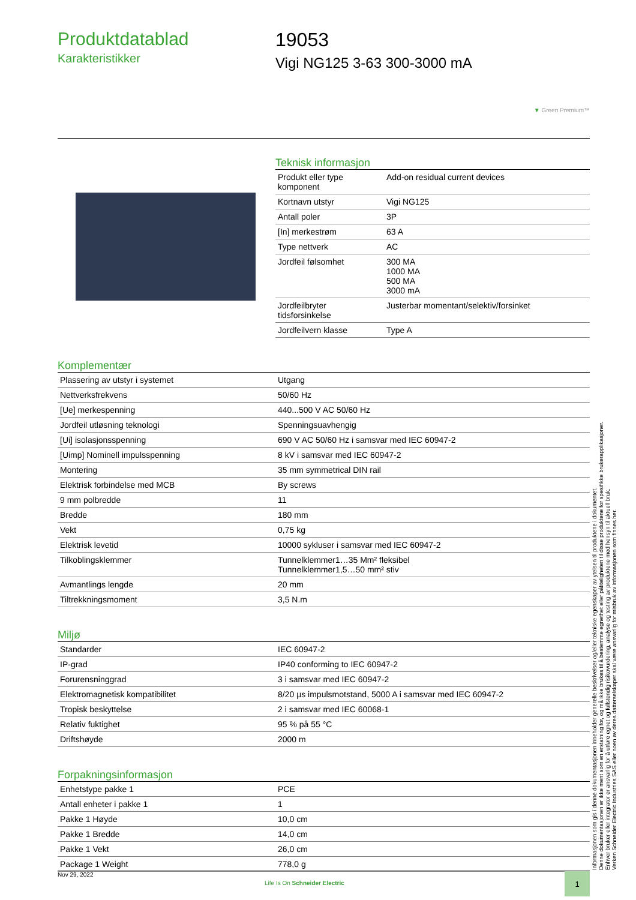Produktdatablad
Karakteristikker
19053
Vigi NG125 3-63 300-3000 mA
▼ Green Premium™
Teknisk informasjon
| Produkt eller type komponent | Add-on residual current devices |
| Kortnavn utstyr | Vigi NG125 |
| Antall poler | 3P |
| [In] merkestrøm | 63 A |
| Type nettverk | AC |
| Jordfeil følsomhet | 300 MA 1000 MA 500 MA 3000 mA |
| Jordfeilbryter tidsforsinkelse | Justerbar momentant/selektiv/forsinket |
| Jordfeilvern klasse | Type A |
Komplementær
| Plassering av utstyr i systemet | Utgang |
| Nettverksfrekvens | 50/60 Hz |
| [Ue] merkespenning | 440...500 V AC 50/60 Hz |
| Jordfeil utløsning teknologi | Spenningsuavhengig |
| [Ui] isolasjonsspenning | 690 V AC 50/60 Hz i samsvar med IEC 60947-2 |
| [Uimp] Nominell impulsspenning | 8 kV i samsvar med IEC 60947-2 |
| Montering | 35 mm symmetrical DIN rail |
| Elektrisk forbindelse med MCB | By screws |
| 9 mm polbredde | 11 |
| Bredde | 180 mm |
| Vekt | 0,75 kg |
| Elektrisk levetid | 10000 sykluser i samsvar med IEC 60947-2 |
| Tilkoblingsklemmer | Tunnelklemmer1…35 Mm² fleksibel Tunnelklemmer1,5…50 mm² stiv |
| Avmantlings lengde | 20 mm |
| Tiltrekkningsmoment | 3,5 N.m |
Miljø
| Standarder | IEC 60947-2 |
| IP-grad | IP40 conforming to IEC 60947-2 |
| Forurensninggrad | 3 i samsvar med IEC 60947-2 |
| Elektromagnetisk kompatibilitet | 8/20 µs impulsmotstand, 5000 A i samsvar med IEC 60947-2 |
| Tropisk beskyttelse | 2 i samsvar med IEC 60068-1 |
| Relativ fuktighet | 95 % på 55 °C |
| Driftshøyde | 2000 m |
Forpakningsinformasjon
| Enhetstype pakke 1 | PCE |
| Antall enheter i pakke 1 | 1 |
| Pakke 1 Høyde | 10,0 cm |
| Pakke 1 Bredde | 14,0 cm |
| Pakke 1 Vekt | 26,0 cm |
| Package 1 Weight | 778,0 g |
Informasjonen som gis i denne dokumentasjonen inneholder generelle beskrivelser og/eller tekniske egenskaper av ytelsen til produktene i dokumentet.
Denne dokumentasjonen er ikke ment som en erstatning for, og må ikke brukes til å bestemme egnethet eller påliteligheten til disse produktene for spesifikke brukerapplikasjoner.
Enhver bruker eller integrator er ansvarlig for å utføre egnet og fullstendig risikovurdering, analyse og testing av produktene med hensyn til aktuell bruk.
Verken Schneider Electric Industries SAS eller noen av deres datterselskaper skal være ansvarlig for misbruk av informasjonen som finnes her.
Nov 29, 2022
Life Is On Schneider Electric
1